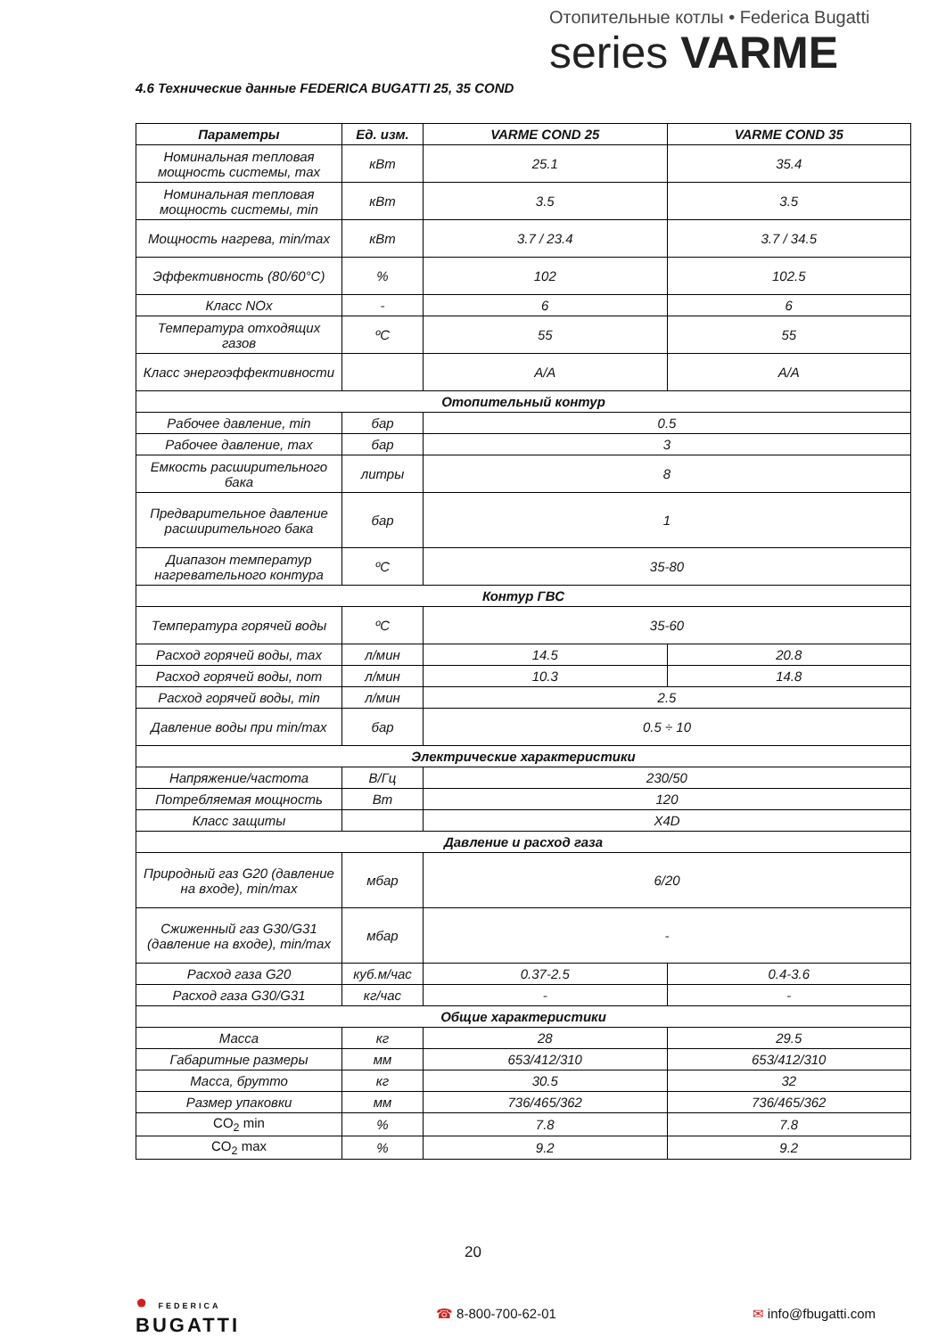Отопительные котлы • Federica Bugatti
series VARME
4.6 Технические данные FEDERICA BUGATTI 25, 35 COND
| Параметры | Ед. изм. | VARME COND 25 | VARME COND 35 |
| --- | --- | --- | --- |
| Номинальная тепловая мощность системы, max | кВт | 25.1 | 35.4 |
| Номинальная тепловая мощность системы, min | кВт | 3.5 | 3.5 |
| Мощность нагрева, min/max | кВт | 3.7 / 23.4 | 3.7 / 34.5 |
| Эффективность (80/60°C) | % | 102 | 102.5 |
| Класс NOx | - | 6 | 6 |
| Температура отходящих газов | ºC | 55 | 55 |
| Класс энергоэффективности | | A/A | A/A |
| Отопительный контур | | | |
| Рабочее давление, min | бар | 0.5 | |
| Рабочее давление, max | бар | 3 | |
| Емкость расширительного бака | литры | 8 | |
| Предварительное давление расширительного бака | бар | 1 | |
| Диапазон температур нагревательного контура | ºC | 35-80 | |
| Контур ГВС | | | |
| Температура горячей воды | ºC | 35-60 | |
| Расход горячей воды, max | л/мин | 14.5 | 20.8 |
| Расход горячей воды, nom | л/мин | 10.3 | 14.8 |
| Расход горячей воды, min | л/мин | 2.5 | |
| Давление воды при min/max | бар | 0.5 ÷ 10 | |
| Электрические характеристики | | | |
| Напряжение/частота | В/Гц | 230/50 | |
| Потребляемая мощность | Вт | 120 | |
| Класс защиты | | X4D | |
| Давление и расход газа | | | |
| Природный газ G20 (давление на входе), min/max | мбар | 6/20 | |
| Сжиженный газ G30/G31 (давление на входе), min/max | мбар | - | |
| Расход газа G20 | куб.м/час | 0.37-2.5 | 0.4-3.6 |
| Расход газа G30/G31 | кг/час | - | - |
| Общие характеристики | | | |
| Масса | кг | 28 | 29.5 |
| Габаритные размеры | мм | 653/412/310 | 653/412/310 |
| Масса, брутто | кг | 30.5 | 32 |
| Размер упаковки | мм | 736/465/362 | 736/465/362 |
| CO<sub>2</sub> min | % | 7.8 | 7.8 |
| CO<sub>2</sub> max | % | 9.2 | 9.2 |
20
● FEDERICA
BUGATTI
☎ 8-800-700-62-01 ✉ info@fbugatti.com